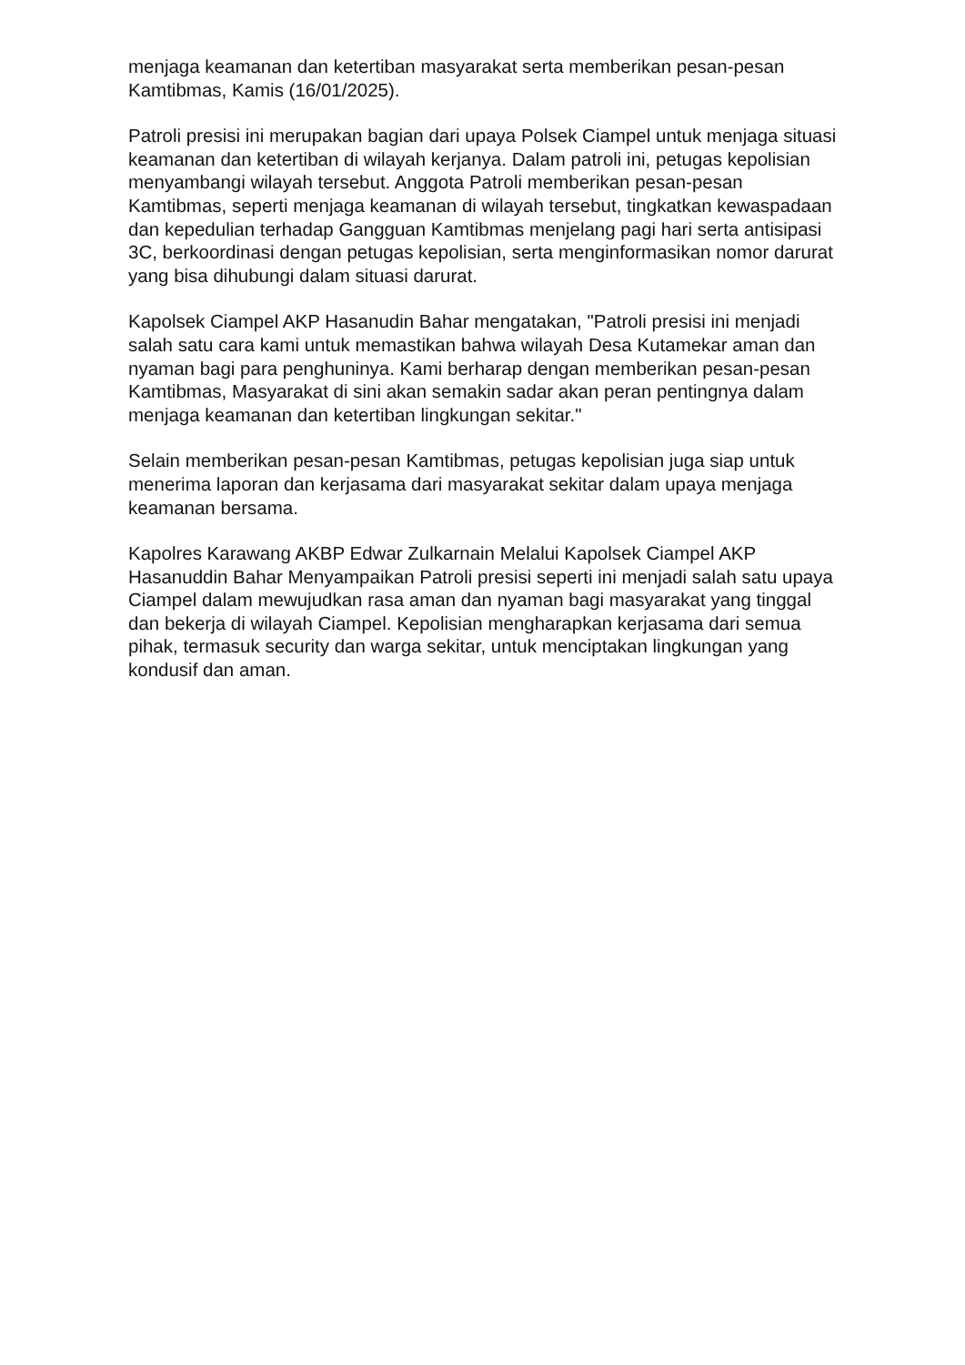menjaga keamanan dan ketertiban masyarakat serta memberikan pesan-pesan Kamtibmas, Kamis (16/01/2025).
Patroli presisi ini merupakan bagian dari upaya Polsek Ciampel untuk menjaga situasi keamanan dan ketertiban di wilayah kerjanya. Dalam patroli ini, petugas kepolisian menyambangi wilayah tersebut. Anggota Patroli memberikan pesan-pesan Kamtibmas, seperti menjaga keamanan di wilayah tersebut, tingkatkan kewaspadaan dan kepedulian terhadap Gangguan Kamtibmas menjelang pagi hari serta antisipasi 3C, berkoordinasi dengan petugas kepolisian, serta menginformasikan nomor darurat yang bisa dihubungi dalam situasi darurat.
Kapolsek Ciampel AKP Hasanudin Bahar mengatakan, "Patroli presisi ini menjadi salah satu cara kami untuk memastikan bahwa wilayah Desa Kutamekar aman dan nyaman bagi para penghuninya. Kami berharap dengan memberikan pesan-pesan Kamtibmas, Masyarakat di sini akan semakin sadar akan peran pentingnya dalam menjaga keamanan dan ketertiban lingkungan sekitar."
Selain memberikan pesan-pesan Kamtibmas, petugas kepolisian juga siap untuk menerima laporan dan kerjasama dari masyarakat sekitar dalam upaya menjaga keamanan bersama.
Kapolres Karawang AKBP Edwar Zulkarnain Melalui Kapolsek Ciampel AKP Hasanuddin Bahar Menyampaikan Patroli presisi seperti ini menjadi salah satu upaya Ciampel dalam mewujudkan rasa aman dan nyaman bagi masyarakat yang tinggal dan bekerja di wilayah Ciampel. Kepolisian mengharapkan kerjasama dari semua pihak, termasuk security dan warga sekitar, untuk menciptakan lingkungan yang kondusif dan aman.